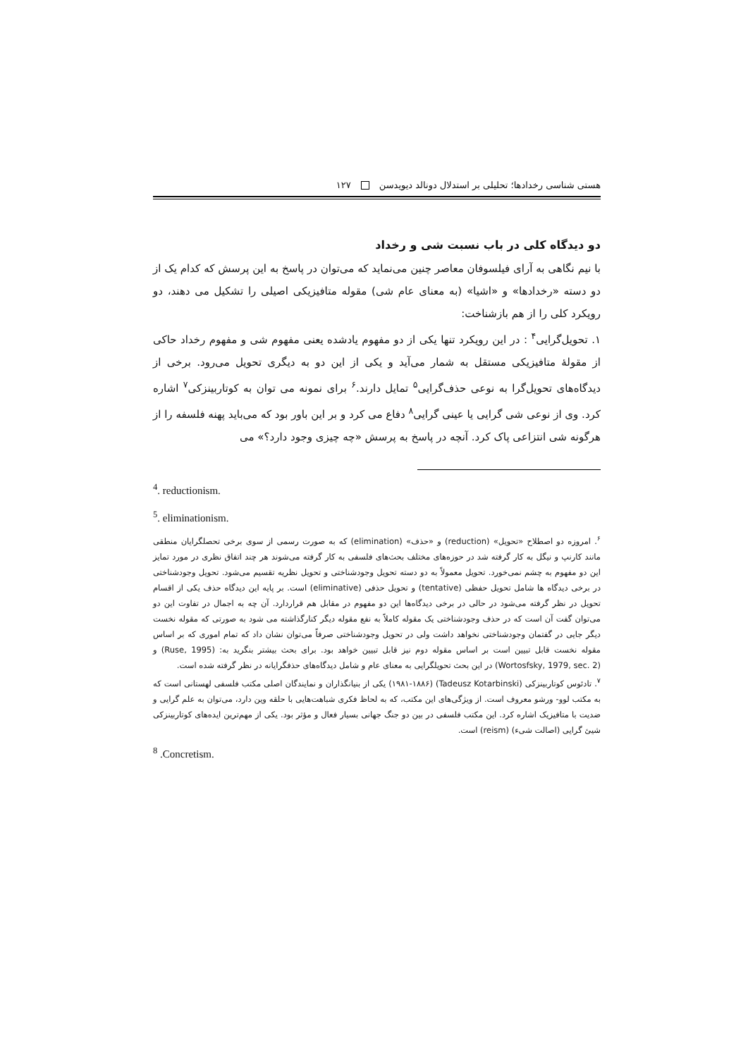هستی شناسی رخدادها؛ تحلیلی بر استدلال دونالد دیویدسن ۱۲۷
دو دیدگاه کلی در باب نسبت شی و رخداد
با نیم نگاهی به آرای فیلسوفان معاصر چنین می‌نماید که می‌توان در پاسخ به این پرسش که کدام یک از دو دسته «رخدادها» و «اشیا» (به معنای عام شی) مقوله متافیزیکی اصیلی را تشکیل می دهند، دو رویکرد کلی را از هم بازشناخت:
۱. تحویل‌گرایی<sup>۴</sup> : در این رویکرد تنها یکی از دو مفهوم یادشده یعنی مفهوم شی و مفهوم رخداد حاکی از مقولهٔ متافیزیکی مستقل به شمار می‌آید و یکی از این دو به دیگری تحویل می‌رود. برخی از دیدگاه‌های تحویل‌گرا به نوعی حذف‌گرایی<sup>۵</sup> تمایل دارند.<sup>۶</sup> برای نمونه می توان به کوتاربینزکی<sup>۷</sup> اشاره کرد. وی از نوعی شی گرایی یا عینی گرایی<sup>۸</sup> دفاع می کرد و بر این باور بود که می‌باید پهنه فلسفه را از هرگونه شی انتزاعی پاک کرد. آنچه در پاسخ به پرسش «چه چیزی وجود دارد؟» می
<sup>4</sup>. reductionism.
<sup>5</sup>. eliminationism.
<sup>۶</sup>. امروزه دو اصطلاح «تحویل» (reduction) و «حذف» (elimination) که به صورت رسمی از سوی برخی تحصلگرایان منطقی مانند کارنپ و نیگل به کار گرفته شد در حوزه‌های مختلف بحث‌های فلسفی به کار گرفته می‌شوند هر چند اتفاق نظری در مورد تمایز این دو مفهوم به چشم نمی‌خورد. تحویل معمولاً به دو دسته تحویل وجودشناختی و تحویل نظریه تقسیم می‌شود. تحویل وجودشناختی در برخی دیدگاه ها شامل تحویل حفظی (tentative) و تحویل حذفی (eliminative) است. بر پایه این دیدگاه حذف یکی از اقسام تحویل در نظر گرفته می‌شود در حالی در برخی دیدگاه‌ها این دو مفهوم در مقابل هم قراردارد. آن چه به اجمال در تفاوت این دو می‌توان گفت آن است که در حذف وجودشناختی یک مقوله کاملاً به نفع مقوله دیگر کنارگذاشته می شود به صورتی که مقوله نخست دیگر جایی در گفتمان وجودشناختی نخواهد داشت ولی در تحویل وجودشناختی صرفاً می‌توان نشان داد که تمام اموری که بر اساس مقوله نخست قابل تبیین است بر اساس مقوله دوم نیز قابل تبیین خواهد بود. برای بحث بیشتر بنگرید به: (Ruse, 1995) و (Wortosfsky, 1979, sec. 2) در این بحث تحویلگرایی به معنای عام و شامل دیدگاه‌های حذفگرایانه در نظر گرفته شده است.
<sup>۷</sup>. تادئوس کوتاربینزکی (Tadeusz Kotarbinski) (۱۹۸۱-۱۸۸۶) یکی از بنیانگذاران و نمایندگان اصلی مکتب فلسفی لهستانی است که به مکتب لوو- ورشو معروف است. از ویژگی‌های این مکتب، که به لحاظ فکری شباهت‌هایی با حلقه وین دارد، می‌توان به علم گرایی و ضدیت با متافیزیک اشاره کرد. این مکتب فلسفی در بین دو جنگ جهانی بسیار فعال و مؤثر بود. یکی از مهم‌ترین ایده‌های کوتاربینزکی شیئ گرایی (اصالت شیء) (reism) است.
<sup>8</sup> .Concretism.